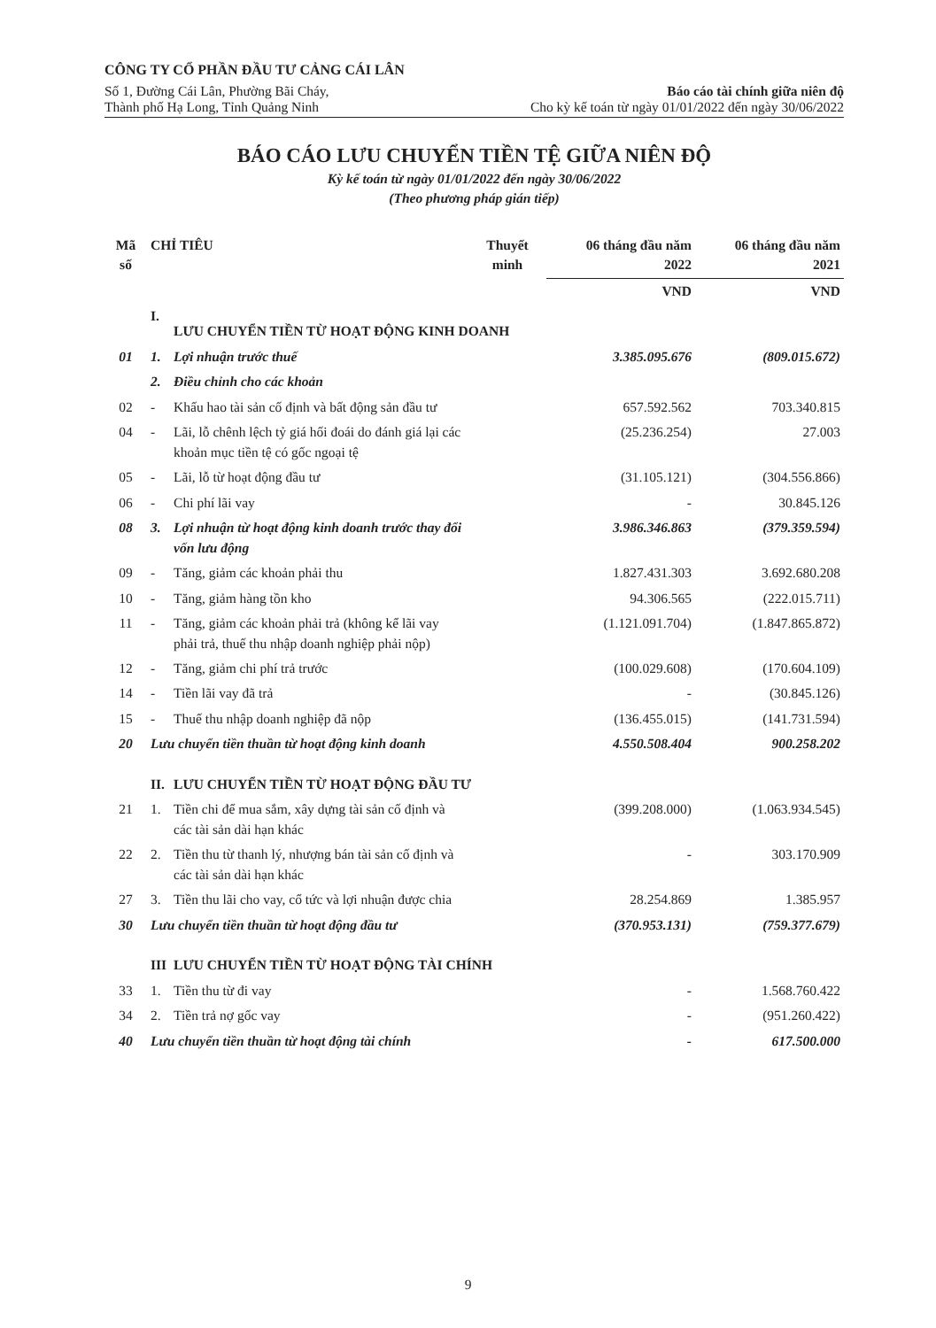CÔNG TY CỔ PHẦN ĐẦU TƯ CẢNG CÁI LÂN
Số 1, Đường Cái Lân, Phường Bãi Cháy,
Thành phố Hạ Long, Tỉnh Quảng Ninh
Báo cáo tài chính giữa niên độ
Cho kỳ kế toán từ ngày 01/01/2022 đến ngày 30/06/2022
BÁO CÁO LƯU CHUYỂN TIỀN TỆ GIỮA NIÊN ĐỘ
Kỳ kế toán từ ngày 01/01/2022 đến ngày 30/06/2022
(Theo phương pháp gián tiếp)
| Mã số | CHỈ TIÊU | | Thuyết minh | 06 tháng đầu năm 2022 | 06 tháng đầu năm 2021 |
| --- | --- | --- | --- | --- | --- |
| | | | | VND | VND |
| | I. | LƯU CHUYỂN TIỀN TỪ HOẠT ĐỘNG KINH DOANH | | | |
| 01 | 1. | Lợi nhuận trước thuế | | 3.385.095.676 | (809.015.672) |
| | 2. | Điều chỉnh cho các khoản | | | |
| 02 | - | Khấu hao tài sản cố định và bất động sản đầu tư | | 657.592.562 | 703.340.815 |
| 04 | - | Lãi, lỗ chênh lệch tỷ giá hối đoái do đánh giá lại các khoản mục tiền tệ có gốc ngoại tệ | | (25.236.254) | 27.003 |
| 05 | - | Lãi, lỗ từ hoạt động đầu tư | | (31.105.121) | (304.556.866) |
| 06 | - | Chi phí lãi vay | | - | 30.845.126 |
| 08 | 3. | Lợi nhuận từ hoạt động kinh doanh trước thay đổi vốn lưu động | | 3.986.346.863 | (379.359.594) |
| 09 | - | Tăng, giảm các khoản phải thu | | 1.827.431.303 | 3.692.680.208 |
| 10 | - | Tăng, giảm hàng tồn kho | | 94.306.565 | (222.015.711) |
| 11 | - | Tăng, giảm các khoản phải trả (không kể lãi vay phải trả, thuế thu nhập doanh nghiệp phải nộp) | | (1.121.091.704) | (1.847.865.872) |
| 12 | - | Tăng, giảm chi phí trả trước | | (100.029.608) | (170.604.109) |
| 14 | - | Tiền lãi vay đã trả | | - | (30.845.126) |
| 15 | - | Thuế thu nhập doanh nghiệp đã nộp | | (136.455.015) | (141.731.594) |
| 20 | Lưu chuyển tiền thuần từ hoạt động kinh doanh | | | 4.550.508.404 | 900.258.202 |
| | II. | LƯU CHUYỂN TIỀN TỪ HOẠT ĐỘNG ĐẦU TƯ | | | |
| 21 | 1. | Tiền chi để mua sắm, xây dựng tài sản cố định và các tài sản dài hạn khác | | (399.208.000) | (1.063.934.545) |
| 22 | 2. | Tiền thu từ thanh lý, nhượng bán tài sản cố định và các tài sản dài hạn khác | | - | 303.170.909 |
| 27 | 3. | Tiền thu lãi cho vay, cổ tức và lợi nhuận được chia | | 28.254.869 | 1.385.957 |
| 30 | Lưu chuyển tiền thuần từ hoạt động đầu tư | | | (370.953.131) | (759.377.679) |
| | III | LƯU CHUYỂN TIỀN TỪ HOẠT ĐỘNG TÀI CHÍNH | | | |
| 33 | 1. | Tiền thu từ đi vay | | - | 1.568.760.422 |
| 34 | 2. | Tiền trả nợ gốc vay | | - | (951.260.422) |
| 40 | Lưu chuyển tiền thuần từ hoạt động tài chính | | | - | 617.500.000 |
9